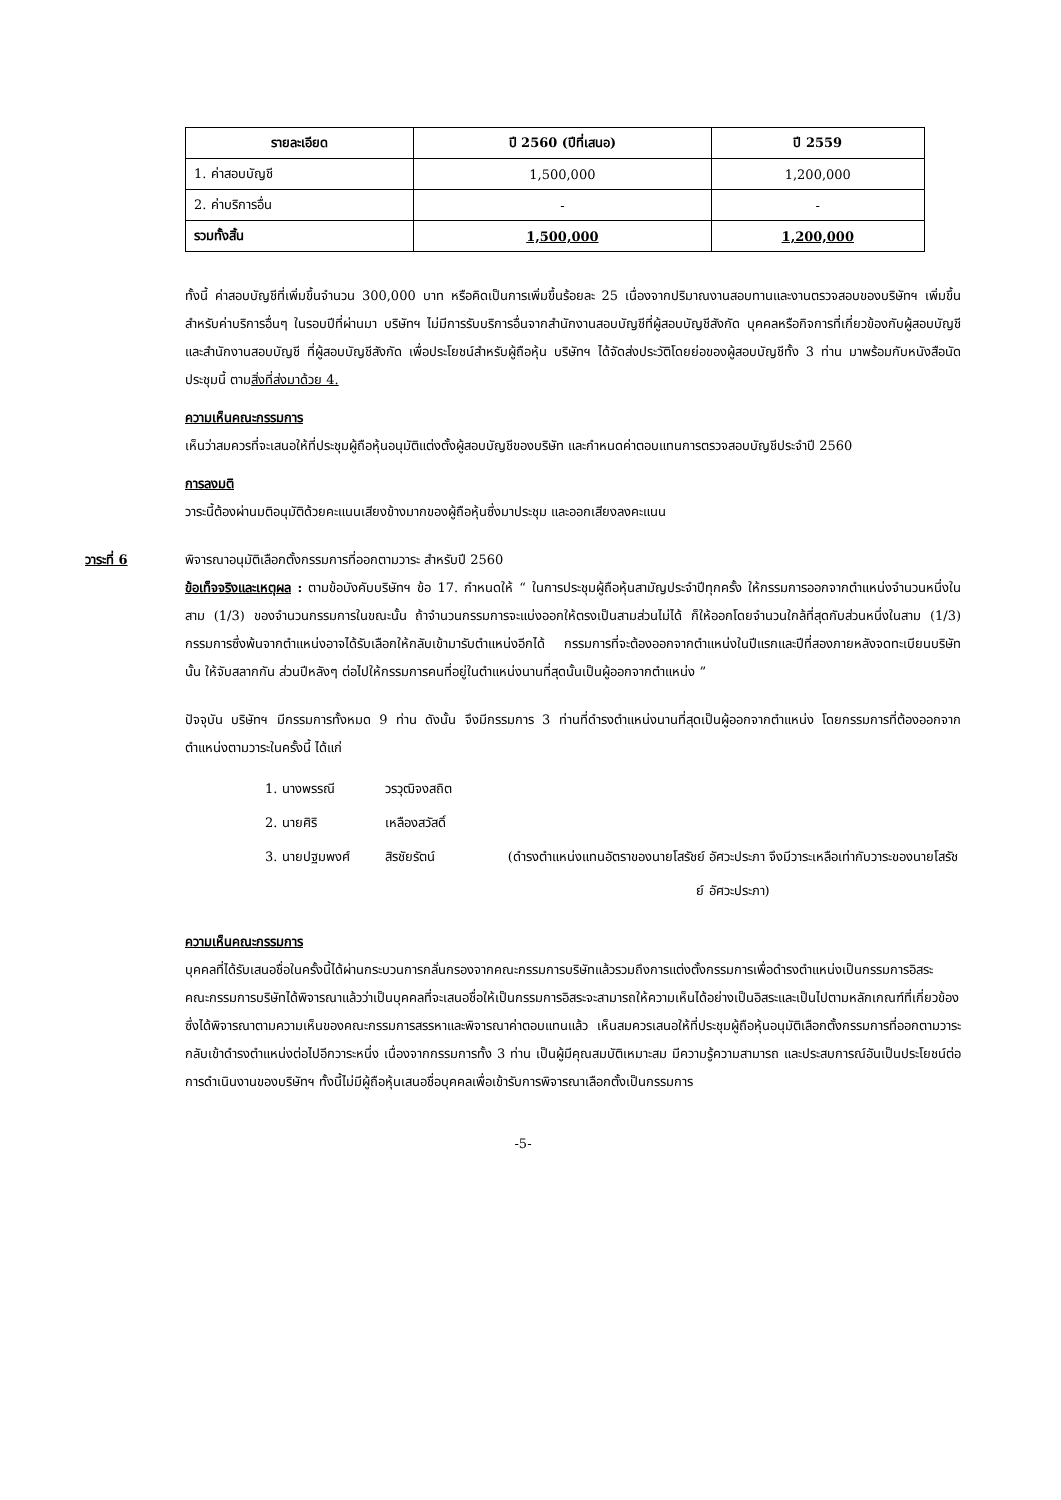| รายละเอียด | ปี 2560 (ปีที่เสนอ) | ปี 2559 |
| --- | --- | --- |
| 1. ค่าสอบบัญชี | 1,500,000 | 1,200,000 |
| 2. ค่าบริการอื่น | - | - |
| รวมทั้งสิ้น | 1,500,000 | 1,200,000 |
ทั้งนี้ ค่าสอบบัญชีที่เพิ่มขึ้นจำนวน 300,000 บาท หรือคิดเป็นการเพิ่มขึ้นร้อยละ 25 เนื่องจากปริมาณงานสอบทานและงานตรวจสอบของบริษัทฯ เพิ่มขึ้น สำหรับค่าบริการอื่นๆ ในรอบปีที่ผ่านมา บริษัทฯ ไม่มีการรับบริการอื่นจากสำนักงานสอบบัญชีที่ผู้สอบบัญชีสังกัด บุคคลหรือกิจการที่เกี่ยวข้องกับผู้สอบบัญชีและสำนักงานสอบบัญชี ที่ผู้สอบบัญชีสังกัด เพื่อประโยชน์สำหรับผู้ถือหุ้น บริษัทฯ ได้จัดส่งประวัติโดยย่อของผู้สอบบัญชีทั้ง 3 ท่าน มาพร้อมกับหนังสือนัดประชุมนี้ ตามสิ่งที่ส่งมาด้วย 4.
ความเห็นคณะกรรมการ
เห็นว่าสมควรที่จะเสนอให้ที่ประชุมผู้ถือหุ้นอนุมัติแต่งตั้งผู้สอบบัญชีของบริษัท และกำหนดค่าตอบแทนการตรวจสอบบัญชีประจำปี 2560
การลงมติ
วาระนี้ต้องผ่านมติอนุมัติด้วยคะแนนเสียงข้างมากของผู้ถือหุ้นซึ่งมาประชุม และออกเสียงลงคะแนน
วาระที่ 6 พิจารณาอนุมัติเลือกตั้งกรรมการที่ออกตามวาระ สำหรับปี 2560
ข้อเท็จจริงและเหตุผล : ตามข้อบังคับบริษัทฯ ข้อ 17. กำหนดให้ “ ในการประชุมผู้ถือหุ้นสามัญประจำปีทุกครั้ง ให้กรรมการออกจากตำแหน่งจำนวนหนึ่งในสาม (1/3) ของจำนวนกรรมการในขณะนั้น ถ้าจำนวนกรรมการจะแบ่งออกให้ตรงเป็นสามส่วนไม่ได้ ก็ให้ออกโดยจำนวนใกล้ที่สุดกับส่วนหนึ่งในสาม (1/3) กรรมการซึ่งพ้นจากตำแหน่งอาจได้รับเลือกให้กลับเข้ามารับตำแหน่งอีกได้ กรรมการที่จะต้องออกจากตำแหน่งในปีแรกและปีที่สองภายหลังจดทะเบียนบริษัทนั้น ให้จับสลากกัน ส่วนปีหลังๆ ต่อไปให้กรรมการคนที่อยู่ในตำแหน่งนานที่สุดนั้นเป็นผู้ออกจากตำแหน่ง ”
ปัจจุบัน บริษัทฯ มีกรรมการทั้งหมด 9 ท่าน ดังนั้น จึงมีกรรมการ 3 ท่านที่ดำรงตำแหน่งนานที่สุดเป็นผู้ออกจากตำแหน่ง โดยกรรมการที่ต้องออกจากตำแหน่งตามวาระในครั้งนี้ ได้แก่
1. นางพรรณี วรวุฒิจงสถิต
2. นายศิริ เหลืองสวัสดิ์
3. นายปฐมพงศ์ สิรชัยรัตน์ (ดำรงตำแหน่งแทนอัตราของนายโสรัชย์ อัศวะประภา จึงมีวาระเหลือเท่ากับวาระของนายโสรัชย์ อัศวะประภา)
ความเห็นคณะกรรมการ
บุคคลที่ได้รับเสนอชื่อในครั้งนี้ได้ผ่านกระบวนการกลั่นกรองจากคณะกรรมการบริษัทแล้วรวมถึงการแต่งตั้งกรรมการเพื่อดำรงตำแหน่งเป็นกรรมการอิสระ คณะกรรมการบริษัทได้พิจารณาแล้วว่าเป็นบุคคลที่จะเสนอชื่อให้เป็นกรรมการอิสระจะสามารถให้ความเห็นได้อย่างเป็นอิสระและเป็นไปตามหลักเกณฑ์ที่เกี่ยวข้อง ซึ่งได้พิจารณาตามความเห็นของคณะกรรมการสรรหาและพิจารณาค่าตอบแทนแล้ว เห็นสมควรเสนอให้ที่ประชุมผู้ถือหุ้นอนุมัติเลือกตั้งกรรมการที่ออกตามวาระกลับเข้าดำรงตำแหน่งต่อไปอีกวาระหนึ่ง เนื่องจากกรรมการทั้ง 3 ท่าน เป็นผู้มีคุณสมบัติเหมาะสม มีความรู้ความสามารถ และประสบการณ์อันเป็นประโยชน์ต่อการดำเนินงานของบริษัทฯ ทั้งนี้ไม่มีผู้ถือหุ้นเสนอชื่อบุคคลเพื่อเข้ารับการพิจารณาเลือกตั้งเป็นกรรมการ
-5-